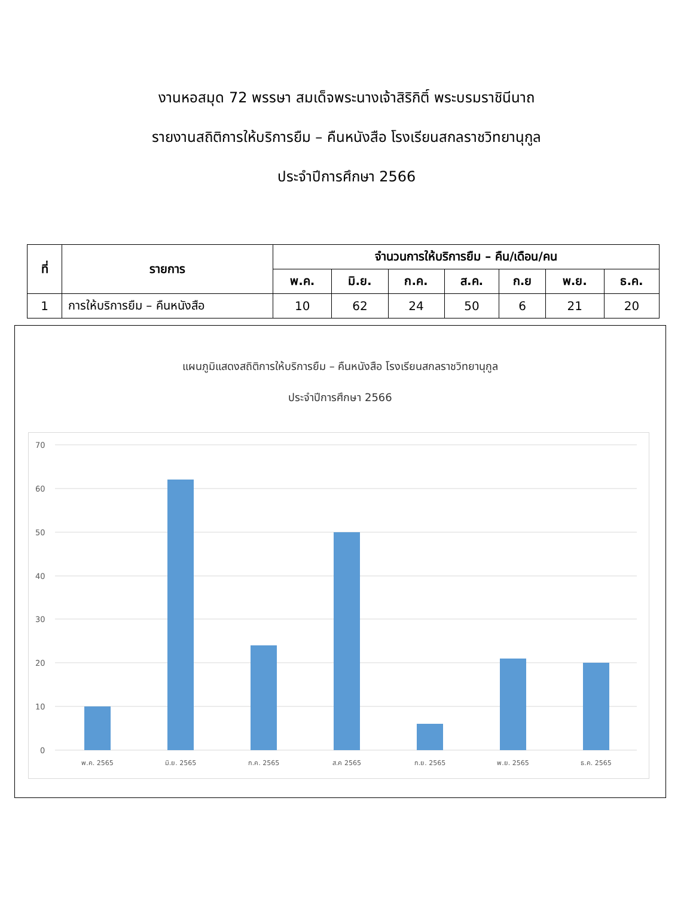งานหอสมุด 72 พรรษา สมเด็จพระนางเจ้าสิริกิติ์ พระบรมราชินีนาถ
รายงานสถิติการให้บริการยืม – คืนหนังสือ โรงเรียนสกลราชวิทยานุกูล
ประจำปีการศึกษา 2566
| ที่ | รายการ | จำนวนการให้บริการยืม – คืน/เดือน/คน | | | | | | |
| --- | --- | --- | --- | --- | --- | --- | --- | --- |
| | | พ.ค. | มิ.ย. | ก.ค. | ส.ค. | ก.ย | พ.ย. | ธ.ค. |
| 1 | การให้บริการยืม – คืนหนังสือ | 10 | 62 | 24 | 50 | 6 | 21 | 20 |
แผนภูมิแสดงสถิติการให้บริการยืม – คืนหนังสือ โรงเรียนสกลราชวิทยานุกูล
ประจำปีการศึกษา 2566
70
60
50
40
30
20
10
0
พ.ค. 2565
มิ.ย. 2565
ก.ค. 2565
ส.ค 2565
ก.ย. 2565
พ.ย. 2565
ธ.ค. 2565